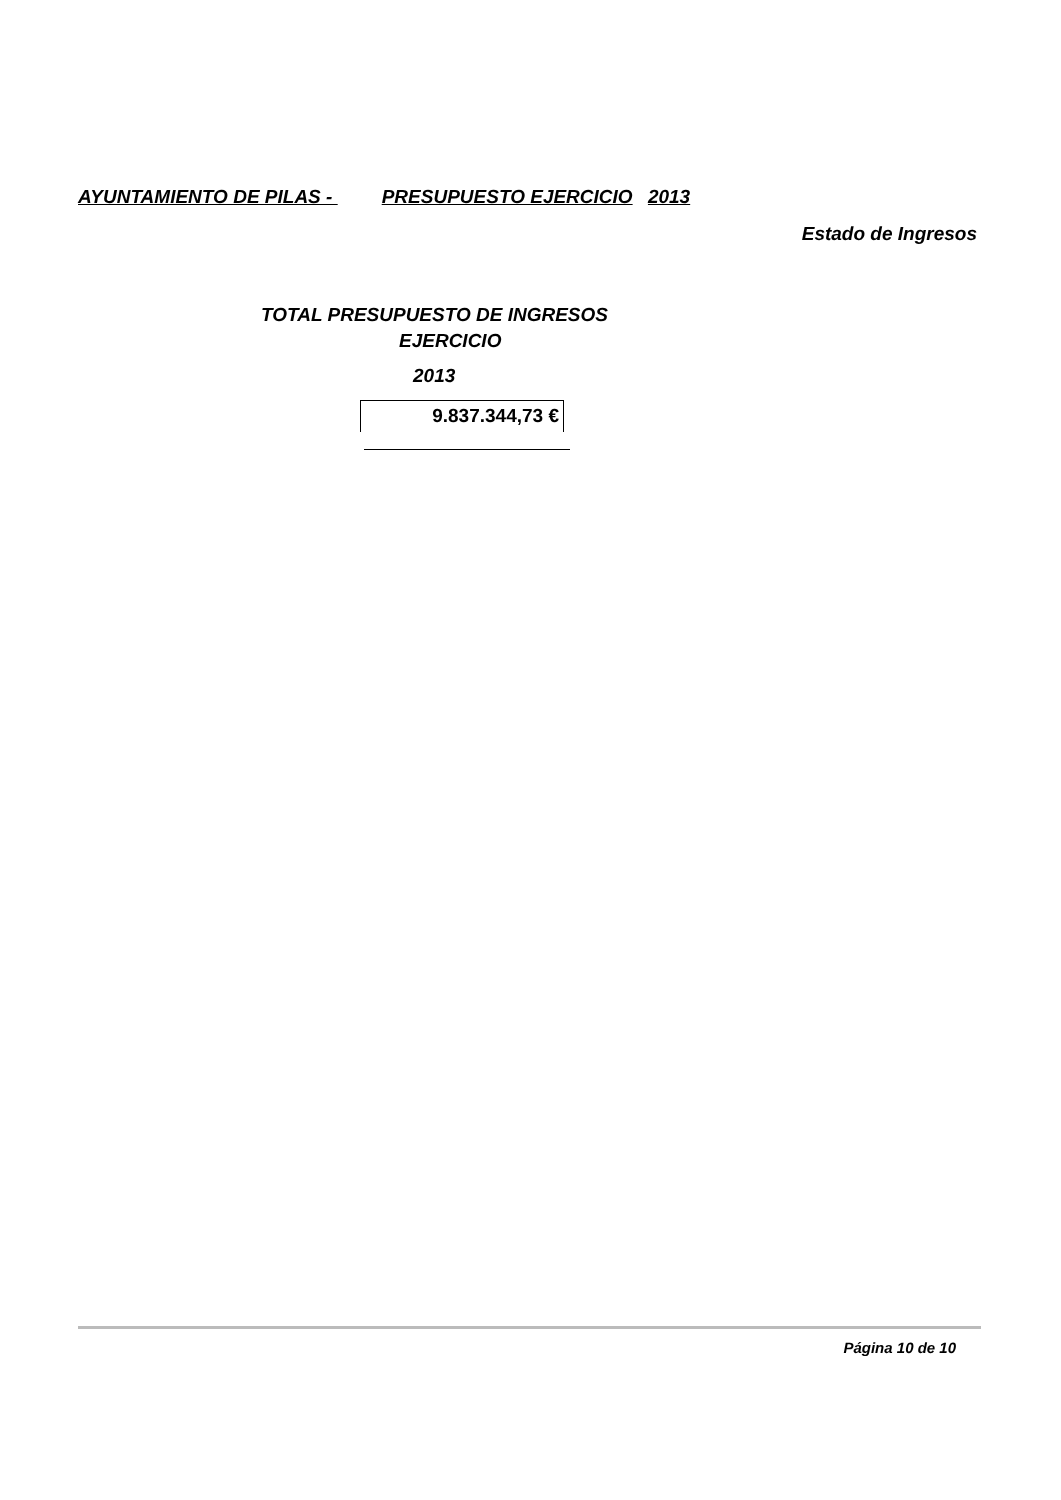AYUNTAMIENTO DE PILAS - PRESUPUESTO EJERCICIO 2013
Estado de Ingresos
TOTAL PRESUPUESTO DE INGRESOS
EJERCICIO
2013
9.837.344,73 €
Página 10 de 10